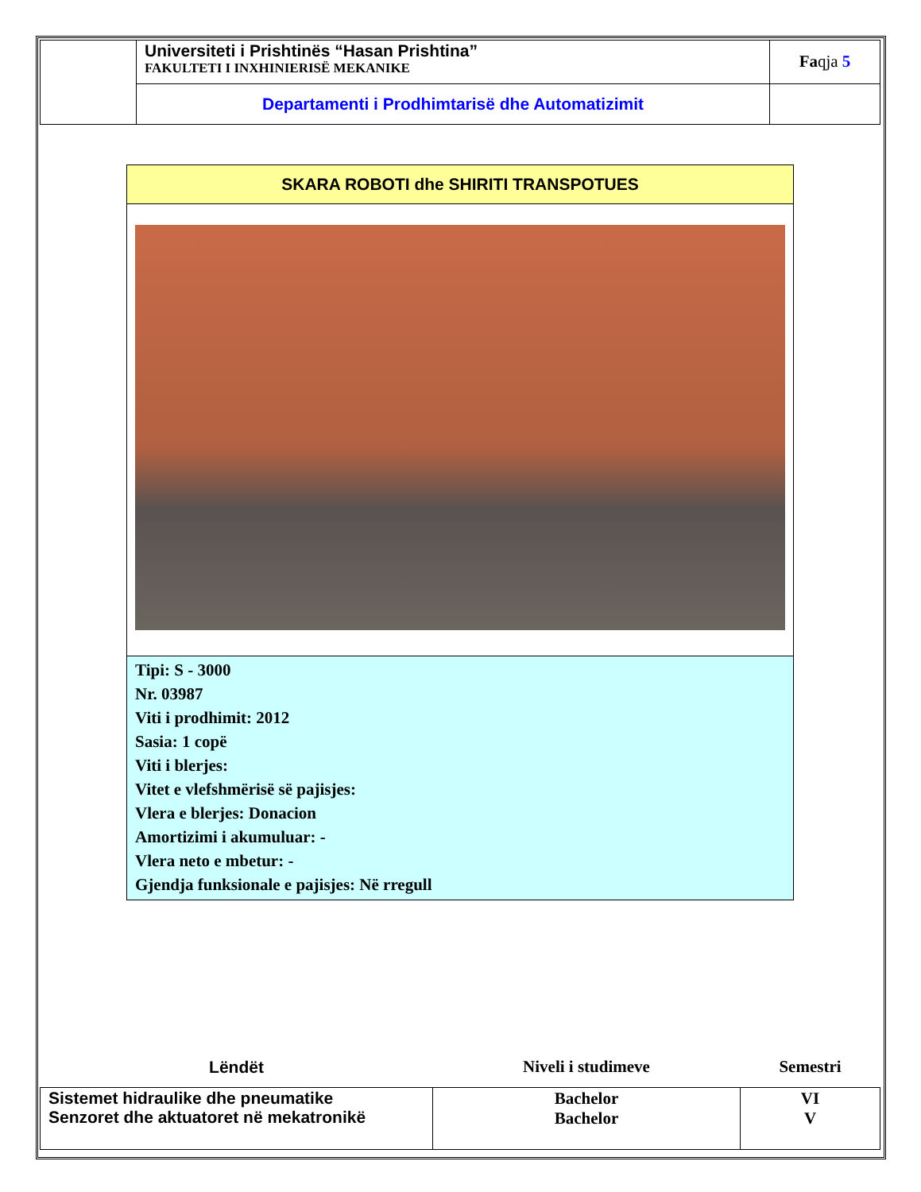| | Universiteti i Prishtinës “Hasan Prishtina” FAKULTETI I INXHINIERISË MEKANIKE | Fa qja 5 |
| | Departamenti i Prodhimtarisë dhe Automatizimit | |
SKARA ROBOTI dhe SHIRITI TRANSPOTUES
Tipi: S - 3000
Nr. 03987
Viti i prodhimit: 2012
Sasia: 1 copë
Viti i blerjes:
Vitet e vlefshmërisë së pajisjes:
Vlera e blerjes: Donacion
Amortizimi i akumuluar: -
Vlera neto e mbetur: -
Gjendja funksionale e pajisjes: Në rregull
| Lëndët | Niveli i studimeve | Semestri |
| --- | --- | --- |
| Sistemet hidraulike dhe pneumatike Senzoret dhe aktuatoret në mekatronikë | Bachelor Bachelor | VI V |